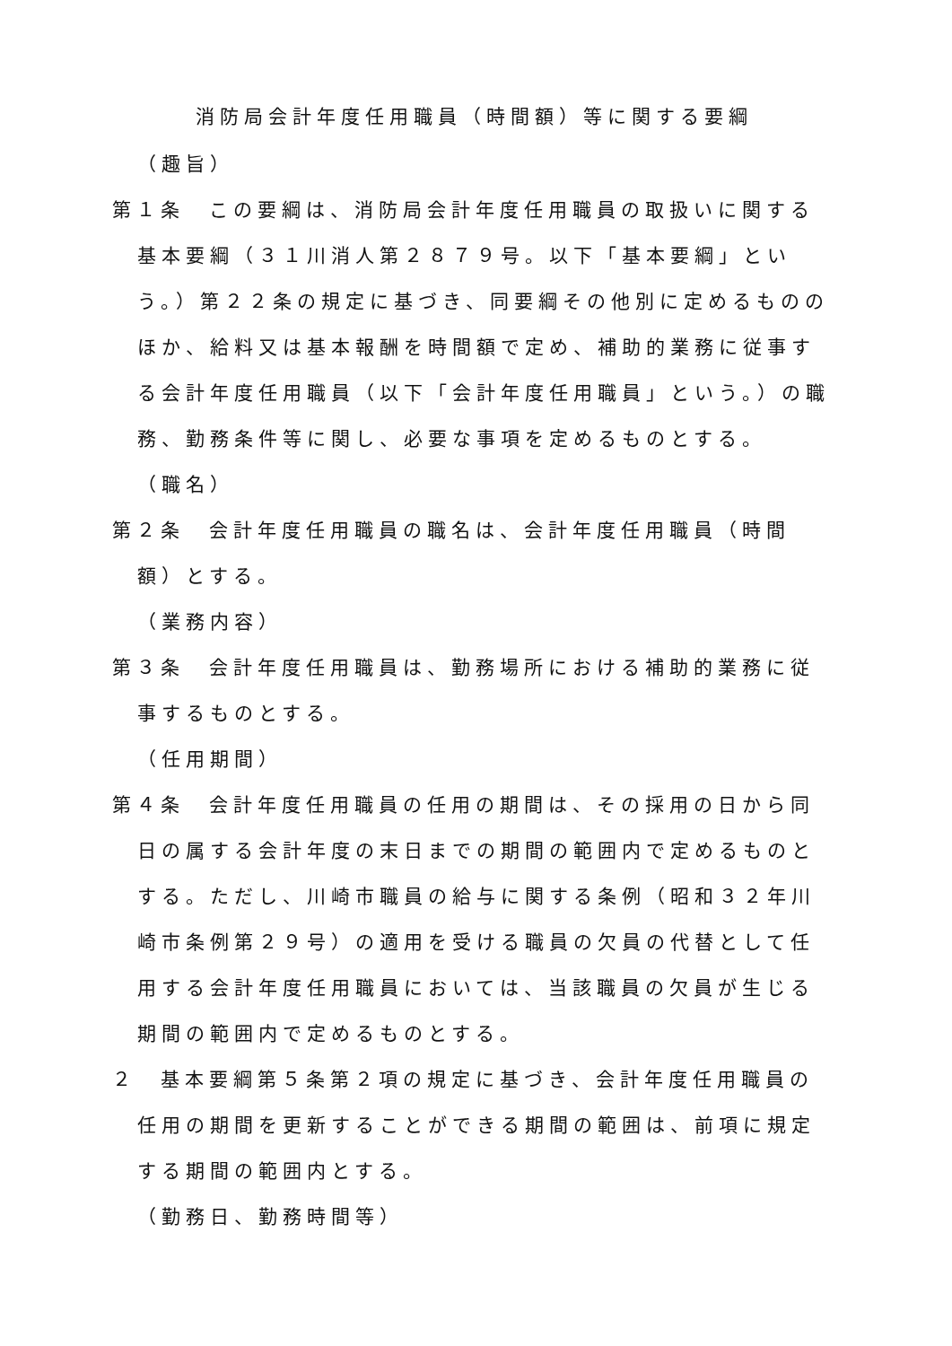消防局会計年度任用職員（時間額）等に関する要綱
（趣旨）
第１条　この要綱は、消防局会計年度任用職員の取扱いに関する基本要綱（３１川消人第２８７９号。以下「基本要綱」という。）第２２条の規定に基づき、同要綱その他別に定めるもののほか、給料又は基本報酬を時間額で定め、補助的業務に従事する会計年度任用職員（以下「会計年度任用職員」という。）の職務、勤務条件等に関し、必要な事項を定めるものとする。
（職名）
第２条　会計年度任用職員の職名は、会計年度任用職員（時間額）とする。
（業務内容）
第３条　会計年度任用職員は、勤務場所における補助的業務に従事するものとする。
（任用期間）
第４条　会計年度任用職員の任用の期間は、その採用の日から同日の属する会計年度の末日までの期間の範囲内で定めるものとする。ただし、川崎市職員の給与に関する条例（昭和３２年川崎市条例第２９号）の適用を受ける職員の欠員の代替として任用する会計年度任用職員においては、当該職員の欠員が生じる期間の範囲内で定めるものとする。
２　基本要綱第５条第２項の規定に基づき、会計年度任用職員の任用の期間を更新することができる期間の範囲は、前項に規定する期間の範囲内とする。
（勤務日、勤務時間等）